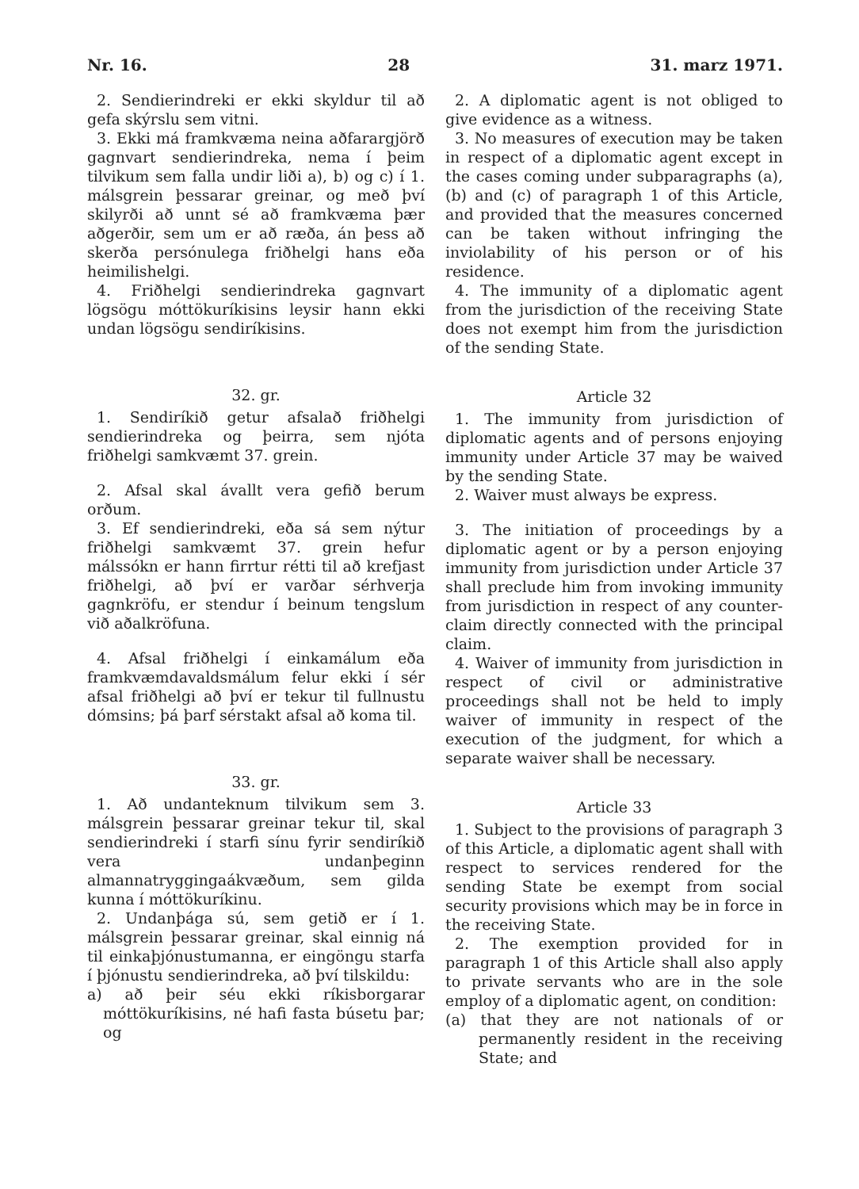Nr. 16. 28 31. marz 1971.
2. Sendierindreki er ekki skyldur til að gefa skýrslu sem vitni.
3. Ekki má framkvæma neina aðfarargjörð gagnvart sendierindreka, nema í þeim tilvikum sem falla undir liði a), b) og c) í 1. málsgrein þessarar greinar, og með því skilyrði að unnt sé að framkvæma þær aðgerðir, sem um er að ræða, án þess að skerða persónulega friðhelgi hans eða heimilishelgi.
4. Friðhelgi sendierindreka gagnvart lögsögu móttökuríkisins leysir hann ekki undan lögsögu sendiríkisins.
32. gr.
1. Sendiríkið getur afsalað friðhelgi sendierindreka og þeirra, sem njóta friðhelgi samkvæmt 37. grein.
2. Afsal skal ávallt vera gefið berum orðum.
3. Ef sendierindreki, eða sá sem nýtur friðhelgi samkvæmt 37. grein hefur málssókn er hann firrtur rétti til að krefjast friðhelgi, að því er varðar sérhverja gagnkröfu, er stendur í beinum tengslum við aðalkröfuna.
4. Afsal friðhelgi í einkamálum eða framkvæmdavaldsmálum felur ekki í sér afsal friðhelgi að því er tekur til fullnustu dómsins; þá þarf sérstakt afsal að koma til.
33. gr.
1. Að undanteknum tilvikum sem 3. málsgrein þessarar greinar tekur til, skal sendierindreki í starfi sínu fyrir sendiríkið vera undanþeginn almannatryggingaákvæðum, sem gilda kunna í móttökuríkinu.
2. Undanþága sú, sem getið er í 1. málsgrein þessarar greinar, skal einnig ná til einkaþjónustumanna, er eingöngu starfa í þjónustu sendierindreka, að því tilskildu:
a) að þeir séu ekki ríkisborgarar móttökuríkisins, né hafi fasta búsetu þar; og
2. A diplomatic agent is not obliged to give evidence as a witness.
3. No measures of execution may be taken in respect of a diplomatic agent except in the cases coming under subparagraphs (a), (b) and (c) of paragraph 1 of this Article, and provided that the measures concerned can be taken without infringing the inviolability of his person or of his residence.
4. The immunity of a diplomatic agent from the jurisdiction of the receiving State does not exempt him from the jurisdiction of the sending State.
Article 32
1. The immunity from jurisdiction of diplomatic agents and of persons enjoying immunity under Article 37 may be waived by the sending State.
2. Waiver must always be express.
3. The initiation of proceedings by a diplomatic agent or by a person enjoying immunity from jurisdiction under Article 37 shall preclude him from invoking immunity from jurisdiction in respect of any counter-claim directly connected with the principal claim.
4. Waiver of immunity from jurisdiction in respect of civil or administrative proceedings shall not be held to imply waiver of immunity in respect of the execution of the judgment, for which a separate waiver shall be necessary.
Article 33
1. Subject to the provisions of paragraph 3 of this Article, a diplomatic agent shall with respect to services rendered for the sending State be exempt from social security provisions which may be in force in the receiving State.
2. The exemption provided for in paragraph 1 of this Article shall also apply to private servants who are in the sole employ of a diplomatic agent, on condition:
(a) that they are not nationals of or permanently resident in the receiving State; and